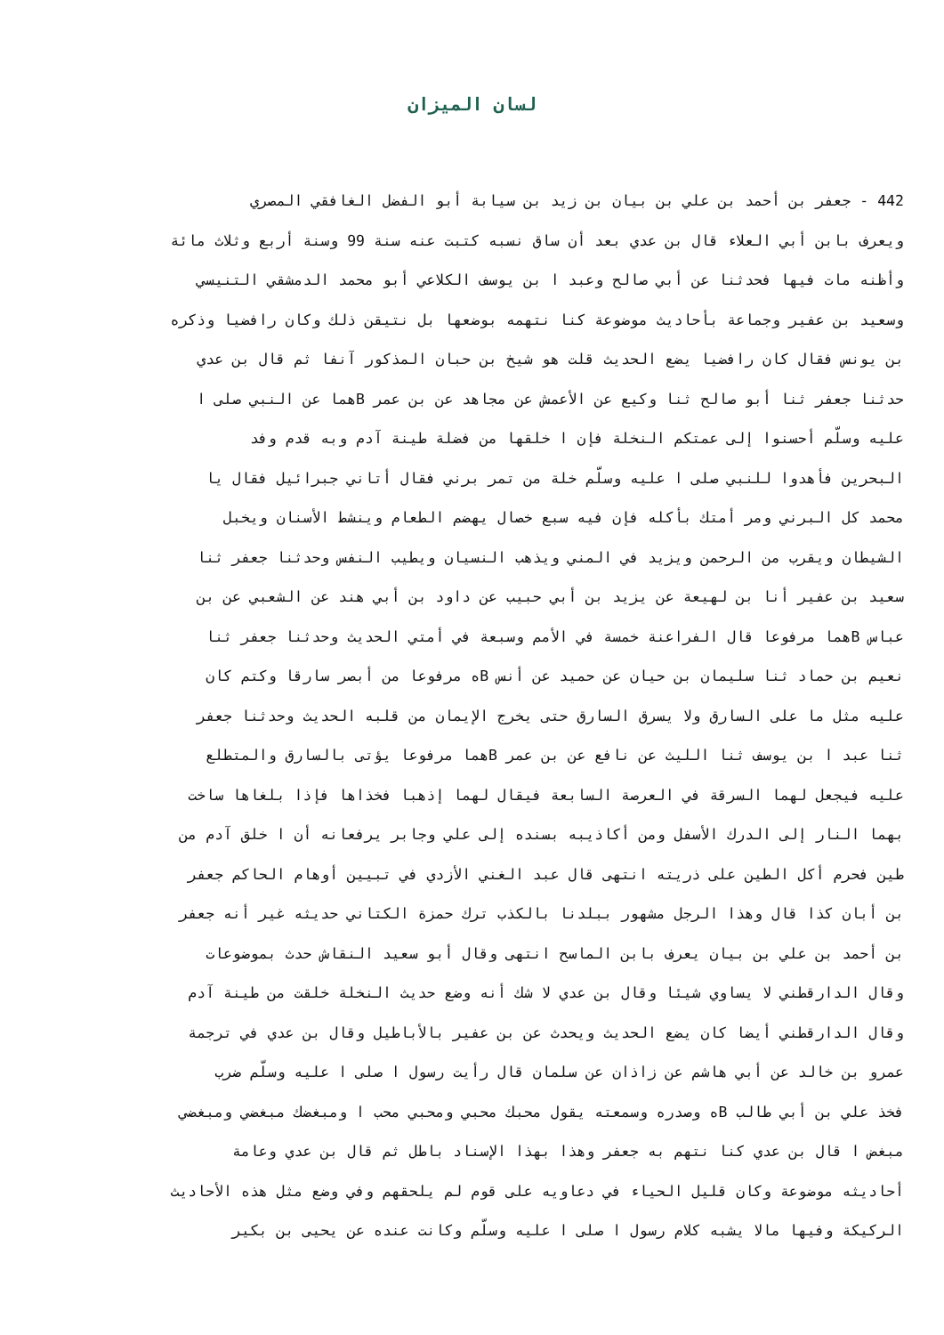لسان الميزان
442 - جعفر بن أحمد بن علي بن بيان بن زيد بن سيابة أبو الفضل الغافقي المصري
ويعرف بابن أبي العلاء قال بن عدي بعد أن ساق نسبه كتبت عنه سنة 99 وسنة أربع وثلاث مائة
وأظنه مات فيها فحدثنا عن أبي صالح وعبد ا بن يوسف الكلاعي أبو محمد الدمشقي التنيسي
وسعيد بن عفير وجماعة بأحاديث موضوعة كنا نتهمه بوضعها بل نتيقن ذلك وكان رافضيا وذكره
بن يونس فقال كان رافضيا يضع الحديث قلت هو شيخ بن حبان المذكور آنفا ثم قال بن عدي
حدثنا جعفر ثنا أبو صالح ثنا وكيع عن الأعمش عن مجاهد عن بن عمر Bهما عن النبي صلى ا
عليه وسلّم أحسنوا إلى عمتكم النخلة فإن ا خلقها من فضلة طينة آدم وبه قدم وفد
البحرين فأهدوا للنبي صلى ا عليه وسلّم خلة من تمر برني فقال أتاني جبرائيل فقال يا
محمد كل البرني ومر أمتك بأكله فإن فيه سبع خصال يهضم الطعام وينشط الأسنان ويخبل
الشيطان ويقرب من الرحمن ويزيد في المني ويذهب النسيان ويطيب النفس وحدثنا جعفر ثنا
سعيد بن عفير أنا بن لهيعة عن يزيد بن أبي حبيب عن داود بن أبي هند عن الشعبي عن بن
عباس Bهما مرفوعا قال الفراعنة خمسة في الأمم وسبعة في أمتي الحديث وحدثنا جعفر ثنا
نعيم بن حماد ثنا سليمان بن حيان عن حميد عن أنس Bه مرفوعا من أبصر سارقا وكتم كان
عليه مثل ما على السارق ولا يسرق السارق حتى يخرج الإيمان من قلبه الحديث وحدثنا جعفر
ثنا عبد ا بن يوسف ثنا الليث عن نافع عن بن عمر Bهما مرفوعا يؤتى بالسارق والمتطلع
عليه فيجعل لهما السرقة في العرصة السابعة فيقال لهما إذهبا فخذاها فإذا بلغاها ساخت
بهما النار إلى الدرك الأسفل ومن أكاذيبه بسنده إلى علي وجابر يرفعانه أن ا خلق آدم من
طين فحرم أكل الطين على ذريته انتهى قال عبد الغني الأزدي في تبيين أوهام الحاكم جعفر
بن أبان كذا قال وهذا الرجل مشهور ببلدنا بالكذب ترك حمزة الكتاني حديثه غير أنه جعفر
بن أحمد بن علي بن بيان يعرف بابن الماسح انتهى وقال أبو سعيد النقاش حدث بموضوعات
وقال الدارقطني لا يساوي شيئا وقال بن عدي لا شك أنه وضع حديث النخلة خلقت من طينة آدم
وقال الدارقطني أيضا كان يضع الحديث ويحدث عن بن عفير بالأباطيل وقال بن عدي في ترجمة
عمرو بن خالد عن أبي هاشم عن زاذان عن سلمان قال رأيت رسول ا صلى ا عليه وسلّم ضرب
فخذ علي بن أبي طالب Bه وصدره وسمعته يقول محبك محبي ومحبي محب ا ومبغضك مبغضي ومبغضي
مبغض ا قال بن عدي كنا نتهم به جعفر وهذا بهذا الإسناد باطل ثم قال بن عدي وعامة
أحاديثه موضوعة وكان قليل الحياء في دعاويه على قوم لم يلحقهم وفي وضع مثل هذه الأحاديث
الركيكة وفيها مالا يشبه كلام رسول ا صلى ا عليه وسلّم وكانت عنده عن يحيى بن بكير